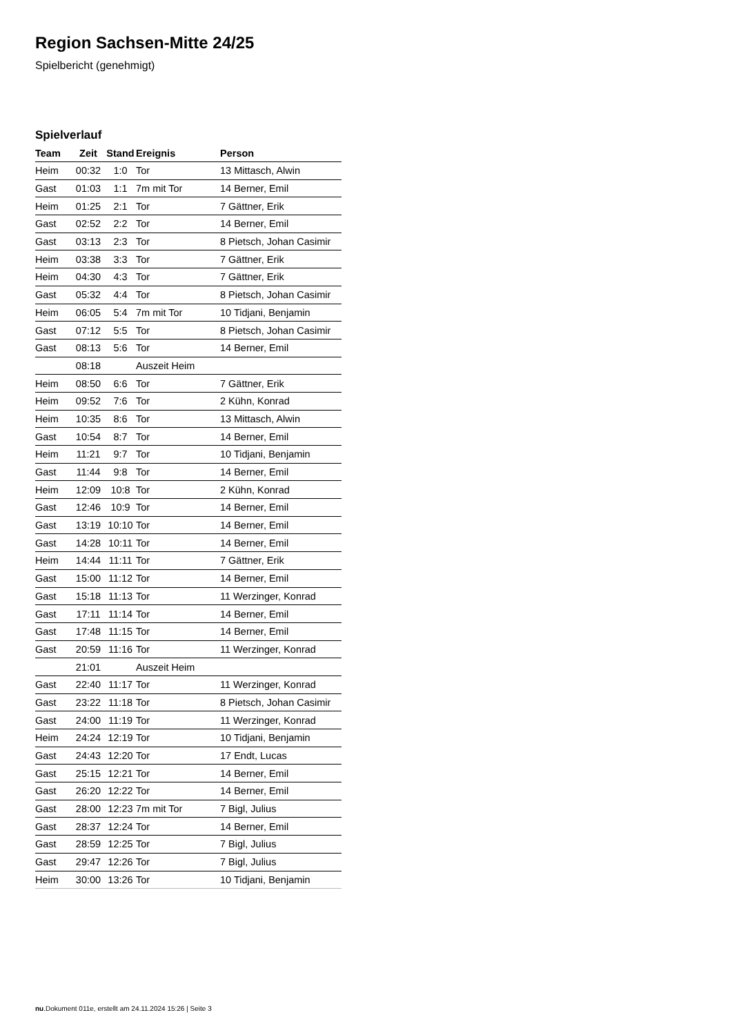Region Sachsen-Mitte 24/25
Spielbericht (genehmigt)
Spielverlauf
| Team | Zeit | Stand | Ereignis | Person |
| --- | --- | --- | --- | --- |
| Heim | 00:32 | 1:0 | Tor | 13 Mittasch, Alwin |
| Gast | 01:03 | 1:1 | 7m mit Tor | 14 Berner, Emil |
| Heim | 01:25 | 2:1 | Tor | 7 Gättner, Erik |
| Gast | 02:52 | 2:2 | Tor | 14 Berner, Emil |
| Gast | 03:13 | 2:3 | Tor | 8 Pietsch, Johan Casimir |
| Heim | 03:38 | 3:3 | Tor | 7 Gättner, Erik |
| Heim | 04:30 | 4:3 | Tor | 7 Gättner, Erik |
| Gast | 05:32 | 4:4 | Tor | 8 Pietsch, Johan Casimir |
| Heim | 06:05 | 5:4 | 7m mit Tor | 10 Tidjani, Benjamin |
| Gast | 07:12 | 5:5 | Tor | 8 Pietsch, Johan Casimir |
| Gast | 08:13 | 5:6 | Tor | 14 Berner, Emil |
| | 08:18 | | Auszeit Heim | |
| Heim | 08:50 | 6:6 | Tor | 7 Gättner, Erik |
| Heim | 09:52 | 7:6 | Tor | 2 Kühn, Konrad |
| Heim | 10:35 | 8:6 | Tor | 13 Mittasch, Alwin |
| Gast | 10:54 | 8:7 | Tor | 14 Berner, Emil |
| Heim | 11:21 | 9:7 | Tor | 10 Tidjani, Benjamin |
| Gast | 11:44 | 9:8 | Tor | 14 Berner, Emil |
| Heim | 12:09 | 10:8 | Tor | 2 Kühn, Konrad |
| Gast | 12:46 | 10:9 | Tor | 14 Berner, Emil |
| Gast | 13:19 | 10:10 | Tor | 14 Berner, Emil |
| Gast | 14:28 | 10:11 | Tor | 14 Berner, Emil |
| Heim | 14:44 | 11:11 | Tor | 7 Gättner, Erik |
| Gast | 15:00 | 11:12 | Tor | 14 Berner, Emil |
| Gast | 15:18 | 11:13 | Tor | 11 Werzinger, Konrad |
| Gast | 17:11 | 11:14 | Tor | 14 Berner, Emil |
| Gast | 17:48 | 11:15 | Tor | 14 Berner, Emil |
| Gast | 20:59 | 11:16 | Tor | 11 Werzinger, Konrad |
| | 21:01 | | Auszeit Heim | |
| Gast | 22:40 | 11:17 | Tor | 11 Werzinger, Konrad |
| Gast | 23:22 | 11:18 | Tor | 8 Pietsch, Johan Casimir |
| Gast | 24:00 | 11:19 | Tor | 11 Werzinger, Konrad |
| Heim | 24:24 | 12:19 | Tor | 10 Tidjani, Benjamin |
| Gast | 24:43 | 12:20 | Tor | 17 Endt, Lucas |
| Gast | 25:15 | 12:21 | Tor | 14 Berner, Emil |
| Gast | 26:20 | 12:22 | Tor | 14 Berner, Emil |
| Gast | 28:00 | 12:23 | 7m mit Tor | 7 Bigl, Julius |
| Gast | 28:37 | 12:24 | Tor | 14 Berner, Emil |
| Gast | 28:59 | 12:25 | Tor | 7 Bigl, Julius |
| Gast | 29:47 | 12:26 | Tor | 7 Bigl, Julius |
| Heim | 30:00 | 13:26 | Tor | 10 Tidjani, Benjamin |
nu.Dokument 011e, erstellt am 24.11.2024 15:26 | Seite 3